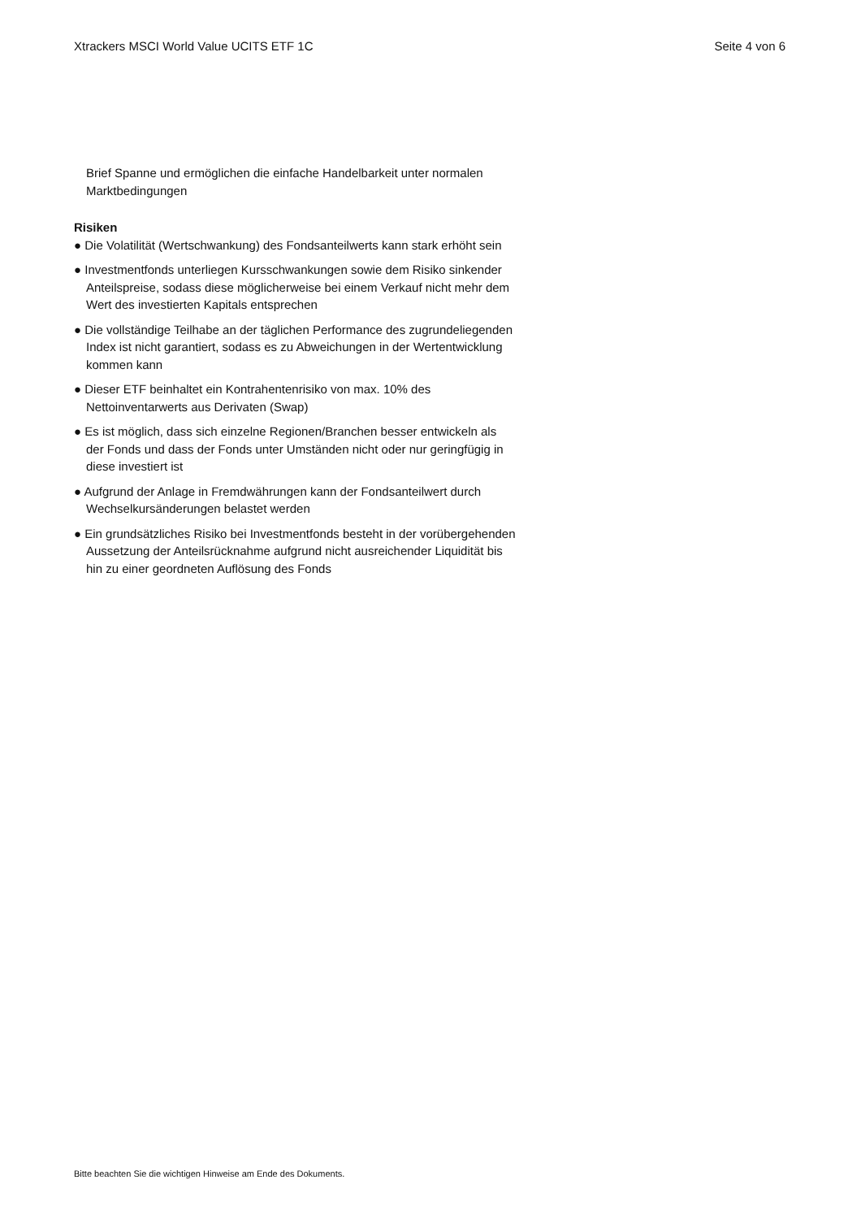Xtrackers MSCI World Value UCITS ETF 1C Seite 4 von 6
Brief Spanne und ermöglichen die einfache Handelbarkeit unter normalen Marktbedingungen
Risiken
● Die Volatilität (Wertschwankung) des Fondsanteilwerts kann stark erhöht sein
● Investmentfonds unterliegen Kursschwankungen sowie dem Risiko sinkender Anteilspreise, sodass diese möglicherweise bei einem Verkauf nicht mehr dem Wert des investierten Kapitals entsprechen
● Die vollständige Teilhabe an der täglichen Performance des zugrundeliegenden Index ist nicht garantiert, sodass es zu Abweichungen in der Wertentwicklung kommen kann
● Dieser ETF beinhaltet ein Kontrahentenrisiko von max. 10% des Nettoinventarwerts aus Derivaten (Swap)
● Es ist möglich, dass sich einzelne Regionen/Branchen besser entwickeln als der Fonds und dass der Fonds unter Umständen nicht oder nur geringfügig in diese investiert ist
● Aufgrund der Anlage in Fremdwährungen kann der Fondsanteilwert durch Wechselkursänderungen belastet werden
● Ein grundsätzliches Risiko bei Investmentfonds besteht in der vorübergehenden Aussetzung der Anteilsrücknahme aufgrund nicht ausreichender Liquidität bis hin zu einer geordneten Auflösung des Fonds
Bitte beachten Sie die wichtigen Hinweise am Ende des Dokuments.